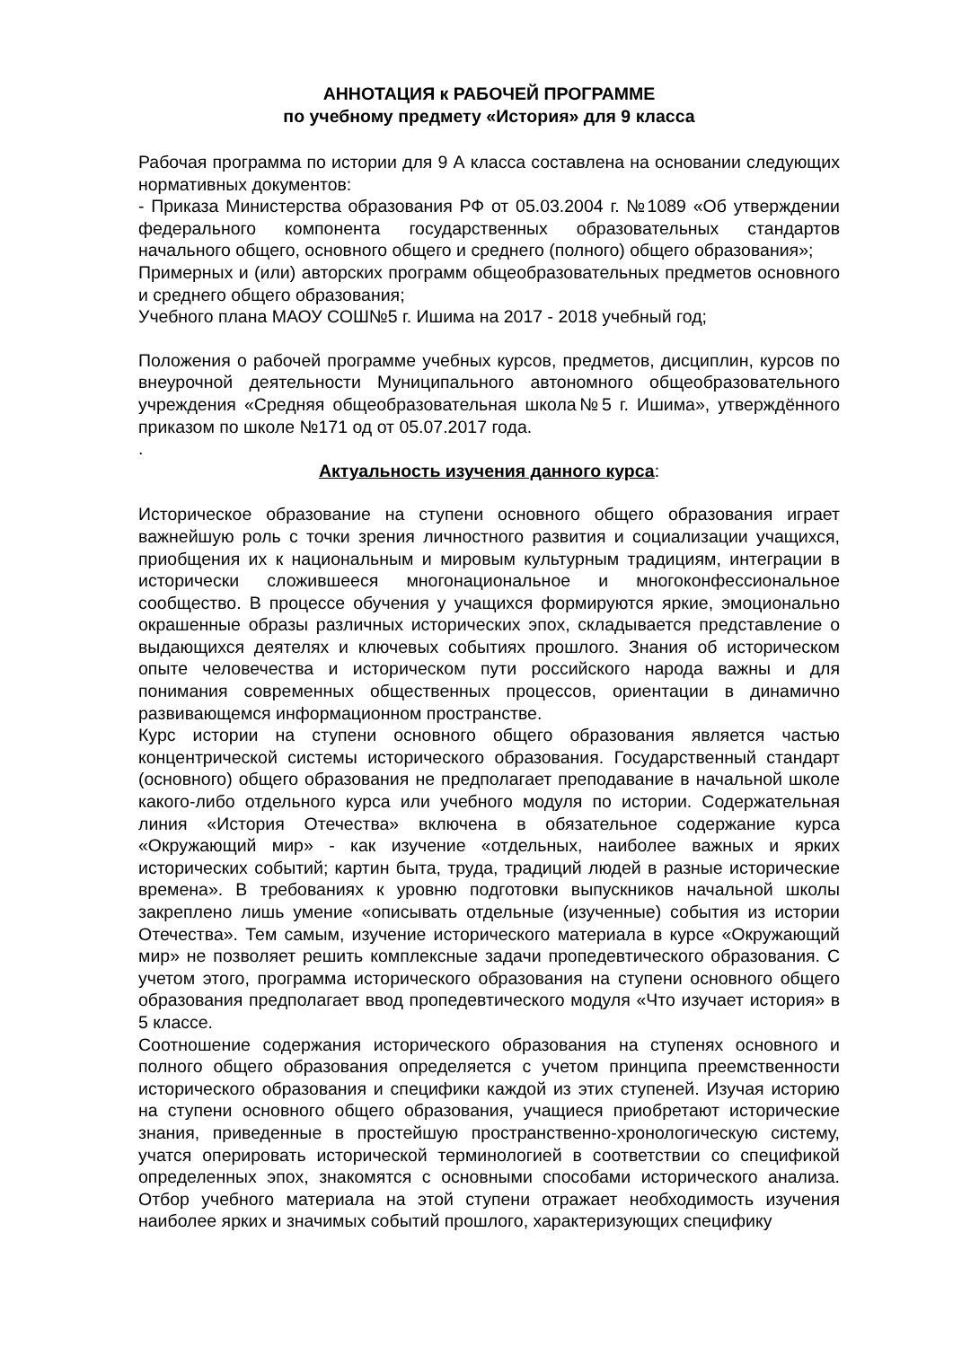АННОТАЦИЯ к РАБОЧЕЙ ПРОГРАММЕ
по учебному предмету «История» для 9 класса
Рабочая программа по истории для 9 А класса составлена на основании следующих нормативных документов:
- Приказа Министерства образования РФ от 05.03.2004 г. №1089 «Об утверждении федерального компонента государственных образовательных стандартов начального общего, основного общего и среднего (полного) общего образования»;
Примерных и (или) авторских программ общеобразовательных предметов основного и среднего общего образования;
Учебного плана МАОУ СОШ№5 г. Ишима на 2017 - 2018 учебный год;
Положения о рабочей программе учебных курсов, предметов, дисциплин, курсов по внеурочной деятельности Муниципального автономного общеобразовательного учреждения «Средняя общеобразовательная школа№5 г. Ишима», утверждённого приказом по школе №171 од от 05.07.2017 года.
.
Актуальность изучения данного курса:
Историческое образование на ступени основного общего образования играет важнейшую роль с точки зрения личностного развития и социализации учащихся, приобщения их к национальным и мировым культурным традициям, интеграции в исторически сложившееся многонациональное и многоконфессиональное сообщество. В процессе обучения у учащихся формируются яркие, эмоционально окрашенные образы различных исторических эпох, складывается представление о выдающихся деятелях и ключевых событиях прошлого. Знания об историческом опыте человечества и историческом пути российского народа важны и для понимания современных общественных процессов, ориентации в динамично развивающемся информационном пространстве.
Курс истории на ступени основного общего образования является частью концентрической системы исторического образования. Государственный стандарт (основного) общего образования не предполагает преподавание в начальной школе какого-либо отдельного курса или учебного модуля по истории. Содержательная линия «История Отечества» включена в обязательное содержание курса «Окружающий мир» - как изучение «отдельных, наиболее важных и ярких исторических событий; картин быта, труда, традиций людей в разные исторические времена». В требованиях к уровню подготовки выпускников начальной школы закреплено лишь умение «описывать отдельные (изученные) события из истории Отечества». Тем самым, изучение исторического материала в курсе «Окружающий мир» не позволяет решить комплексные задачи пропедевтического образования. С учетом этого, программа исторического образования на ступени основного общего образования предполагает ввод пропедевтического модуля «Что изучает история» в 5 классе.
Соотношение содержания исторического образования на ступенях основного и полного общего образования определяется с учетом принципа преемственности исторического образования и специфики каждой из этих ступеней. Изучая историю на ступени основного общего образования, учащиеся приобретают исторические знания, приведенные в простейшую пространственно-хронологическую систему, учатся оперировать исторической терминологией в соответствии со спецификой определенных эпох, знакомятся с основными способами исторического анализа. Отбор учебного материала на этой ступени отражает необходимость изучения наиболее ярких и значимых событий прошлого, характеризующих специфику